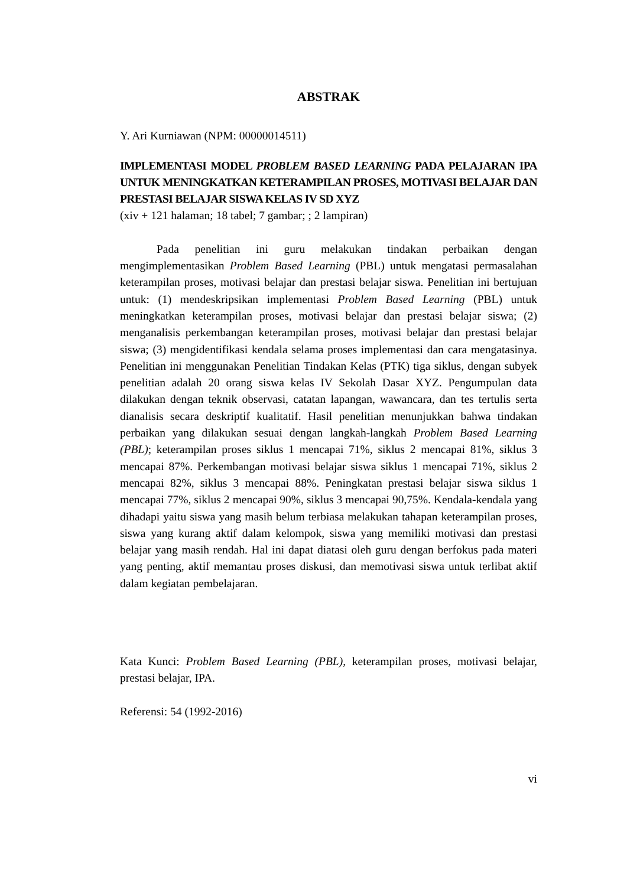ABSTRAK
Y. Ari Kurniawan (NPM: 00000014511)
IMPLEMENTASI MODEL PROBLEM BASED LEARNING PADA PELAJARAN IPA UNTUK MENINGKATKAN KETERAMPILAN PROSES, MOTIVASI BELAJAR DAN PRESTASI BELAJAR SISWA KELAS IV SD XYZ
(xiv + 121 halaman; 18 tabel; 7 gambar; ; 2 lampiran)
Pada penelitian ini guru melakukan tindakan perbaikan dengan mengimplementasikan Problem Based Learning (PBL) untuk mengatasi permasalahan keterampilan proses, motivasi belajar dan prestasi belajar siswa. Penelitian ini bertujuan untuk: (1) mendeskripsikan implementasi Problem Based Learning (PBL) untuk meningkatkan keterampilan proses, motivasi belajar dan prestasi belajar siswa; (2) menganalisis perkembangan keterampilan proses, motivasi belajar dan prestasi belajar siswa; (3) mengidentifikasi kendala selama proses implementasi dan cara mengatasinya. Penelitian ini menggunakan Penelitian Tindakan Kelas (PTK) tiga siklus, dengan subyek penelitian adalah 20 orang siswa kelas IV Sekolah Dasar XYZ. Pengumpulan data dilakukan dengan teknik observasi, catatan lapangan, wawancara, dan tes tertulis serta dianalisis secara deskriptif kualitatif. Hasil penelitian menunjukkan bahwa tindakan perbaikan yang dilakukan sesuai dengan langkah-langkah Problem Based Learning (PBL); keterampilan proses siklus 1 mencapai 71%, siklus 2 mencapai 81%, siklus 3 mencapai 87%. Perkembangan motivasi belajar siswa siklus 1 mencapai 71%, siklus 2 mencapai 82%, siklus 3 mencapai 88%. Peningkatan prestasi belajar siswa siklus 1 mencapai 77%, siklus 2 mencapai 90%, siklus 3 mencapai 90,75%. Kendala-kendala yang dihadapi yaitu siswa yang masih belum terbiasa melakukan tahapan keterampilan proses, siswa yang kurang aktif dalam kelompok, siswa yang memiliki motivasi dan prestasi belajar yang masih rendah. Hal ini dapat diatasi oleh guru dengan berfokus pada materi yang penting, aktif memantau proses diskusi, dan memotivasi siswa untuk terlibat aktif dalam kegiatan pembelajaran.
Kata Kunci: Problem Based Learning (PBL), keterampilan proses, motivasi belajar, prestasi belajar, IPA.
Referensi: 54 (1992-2016)
vi